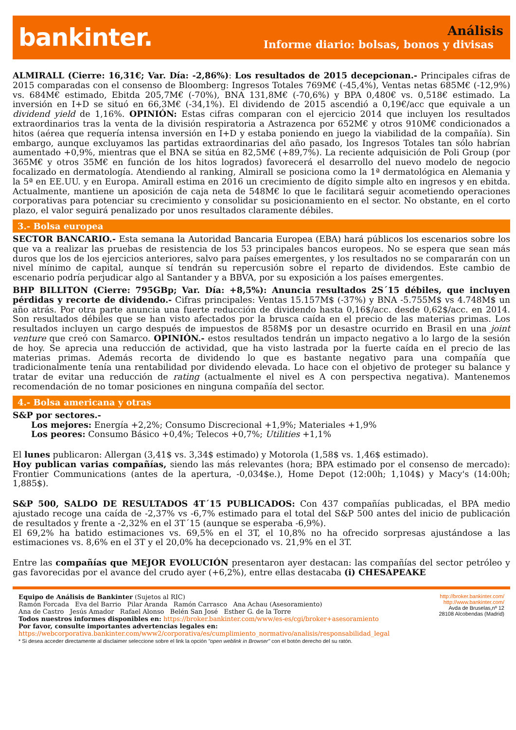bankinter.
Análisis
Informe diario: bolsas, bonos y divisas
ALMIRALL (Cierre: 16,31€; Var. Día: -2,86%): Los resultados de 2015 decepcionan.- Principales cifras de 2015 comparadas con el consenso de Bloomberg: Ingresos Totales 769M€ (-45,4%), Ventas netas 685M€ (-12,9%) vs. 684M€ estimado, Ebitda 205,7M€ (-70%), BNA 131,8M€ (-70,6%) y BPA 0,480€ vs. 0,518€ estimado. La inversión en I+D se situó en 66,3M€ (-34,1%). El dividendo de 2015 ascendió a 0,19€/acc que equivale a un dividend yield de 1,16%. OPINIÓN: Estas cifras comparan con el ejercicio 2014 que incluyen los resultados extraordinarios tras la venta de la división respiratoria a Astrazenca por 652M€ y otros 910M€ condicionados a hitos (aérea que requería intensa inversión en I+D y estaba poniendo en juego la viabilidad de la compañía). Sin embargo, aunque excluyamos las partidas extraordinarias del año pasado, los Ingresos Totales tan sólo habrían aumentado +0,9%, mientras que el BNA se sitúa en 82,5M€ (+89,7%). La reciente adquisición de Poli Group (por 365M€ y otros 35M€ en función de los hitos logrados) favorecerá el desarrollo del nuevo modelo de negocio focalizado en dermatología. Atendiendo al ranking, Almirall se posiciona como la 1ª dermatológica en Alemania y la 5ª en EE.UU. y en Europa. Amirall estima en 2016 un crecimiento de dígito simple alto en ingresos y en ebitda. Actualmente, mantiene un aposición de caja neta de 548M€ lo que le facilitará seguir acometiendo operaciones corporativas para potenciar su crecimiento y consolidar su posicionamiento en el sector. No obstante, en el corto plazo, el valor seguirá penalizado por unos resultados claramente débiles.
3.- Bolsa europea
SECTOR BANCARIO.- Esta semana la Autoridad Bancaria Europea (EBA) hará públicos los escenarios sobre los que va a realizar las pruebas de resistencia de los 53 principales bancos europeos. No se espera que sean más duros que los de los ejercicios anteriores, salvo para países emergentes, y los resultados no se compararán con un nivel mínimo de capital, aunque sí tendrán su repercusión sobre el reparto de dividendos. Este cambio de escenario podría perjudicar algo al Santander y a BBVA, por su exposición a los países emergentes.
BHP BILLITON (Cierre: 795GBp; Var. Día: +8,5%): Anuncia resultados 2S´15 débiles, que incluyen pérdidas y recorte de dividendo.- Cifras principales: Ventas 15.157M$ (-37%) y BNA -5.755M$ vs 4.748M$ un año atrás. Por otra parte anuncia una fuerte reducción de dividendo hasta 0,16$/acc. desde 0,62$/acc. en 2014. Son resultados débiles que se han visto afectados por la brusca caída en el precio de las materias primas. Los resultados incluyen un cargo después de impuestos de 858M$ por un desastre ocurrido en Brasil en una joint venture que creó con Samarco. OPINIÓN.- estos resultados tendrán un impacto negativo a lo largo de la sesión de hoy. Se aprecia una reducción de actividad, que ha visto lastrada por la fuerte caída en el precio de las materias primas. Además recorta de dividendo lo que es bastante negativo para una compañía que tradicionalmente tenía una rentabilidad por dividendo elevada. Lo hace con el objetivo de proteger su balance y tratar de evitar una reducción de rating (actualmente el nivel es A con perspectiva negativa). Mantenemos recomendación de no tomar posiciones en ninguna compañía del sector.
4.- Bolsa americana y otras
S&P por sectores.-
Los mejores: Energía +2,2%; Consumo Discrecional +1,9%; Materiales +1,9%
Los peores: Consumo Básico +0,4%; Telecos +0,7%; Utilities +1,1%
El lunes publicaron: Allergan (3,41$ vs. 3,34$ estimado) y Motorola (1,58$ vs. 1,46$ estimado).
Hoy publican varias compañías, siendo las más relevantes (hora; BPA estimado por el consenso de mercado): Frontier Communications (antes de la apertura, -0,034$e.), Home Depot (12:00h; 1,104$) y Macy's (14:00h; 1,885$).
S&P 500, SALDO DE RESULTADOS 4T´15 PUBLICADOS: Con 437 compañías publicadas, el BPA medio ajustado recoge una caída de -2,37% vs -6,7% estimado para el total del S&P 500 antes del inicio de publicación de resultados y frente a -2,32% en el 3T´15 (aunque se esperaba -6,9%).
El 69,2% ha batido estimaciones vs. 69,5% en el 3T, el 10,8% no ha ofrecido sorpresas ajustándose a las estimaciones vs. 8,6% en el 3T y el 20,0% ha decepcionado vs. 21,9% en el 3T.
Entre las compañías que MEJOR EVOLUCIÓN presentaron ayer destacan: las compañías del sector petróleo y gas favorecidas por el avance del crudo ayer (+6,2%), entre ellas destacaba (i) CHESAPEAKE
Equipo de Análisis de Bankinter (Sujetos al RIC)
Ramón Forcada Eva del Barrio Pilar Aranda Ramón Carrasco Ana Achau (Asesoramiento)
Ana de Castro Jesús Amador Rafael Alonso Belén San José Esther G. de la Torre
Todos nuestros informes disponibles en: https://broker.bankinter.com/www/es-es/cgi/broker+asesoramiento
Por favor, consulte importantes advertencias legales en:
https://webcorporativa.bankinter.com/www2/corporativa/es/cumplimiento_normativo/analisis/responsabilidad_legal
* Si desea acceder directamente al disclaimer seleccione sobre el link la opción "open weblink in Browser" con el botón derecho del su ratón.
http://broker.bankinter.com/
http://www.bankinter.com/
Avda de Bruselas,nº 12
28108 Alcobendas (Madrid)